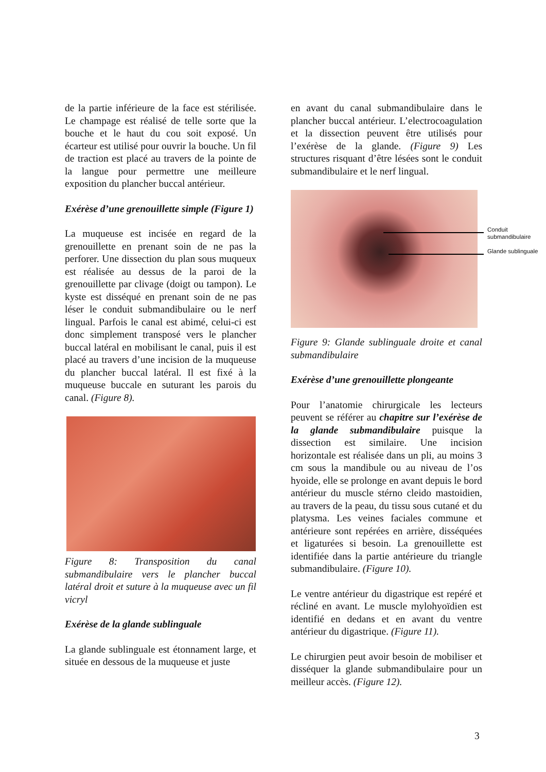de la partie inférieure de la face est stérilisée. Le champage est réalisé de telle sorte que la bouche et le haut du cou soit exposé. Un écarteur est utilisé pour ouvrir la bouche. Un fil de traction est placé au travers de la pointe de la langue pour permettre une meilleure exposition du plancher buccal antérieur.
Exérèse d’une grenouillette simple (Figure 1)
La muqueuse est incisée en regard de la grenouillette en prenant soin de ne pas la perforer. Une dissection du plan sous muqueux est réalisée au dessus de la paroi de la grenouillette par clivage (doigt ou tampon). Le kyste est disséqué en prenant soin de ne pas léser le conduit submandibulaire ou le nerf lingual. Parfois le canal est abimé, celui-ci est donc simplement transposé vers le plancher buccal latéral en mobilisant le canal, puis il est placé au travers d’une incision de la muqueuse du plancher buccal latéral. Il est fixé à la muqueuse buccale en suturant les parois du canal. (Figure 8).
Figure 8: Transposition du canal submandibulaire vers le plancher buccal latéral droit et suture à la muqueuse avec un fil vicryl
Exérèse de la glande sublinguale
La glande sublinguale est étonnament large, et située en dessous de la muqueuse et juste
en avant du canal submandibulaire dans le plancher buccal antérieur. L’electrocoagulation et la dissection peuvent être utilisés pour l’exérèse de la glande. (Figure 9) Les structures risquant d’être lésées sont le conduit submandibulaire et le nerf lingual.
Conduit submandibulaire
Glande sublinguale
Figure 9: Glande sublinguale droite et canal submandibulaire
Exérèse d’une grenouillette plongeante
Pour l’anatomie chirurgicale les lecteurs peuvent se référer au chapitre sur l’exérèse de la glande submandibulaire puisque la dissection est similaire. Une incision horizontale est réalisée dans un pli, au moins 3 cm sous la mandibule ou au niveau de l’os hyoide, elle se prolonge en avant depuis le bord antérieur du muscle stérno cleido mastoidien, au travers de la peau, du tissu sous cutané et du platysma. Les veines faciales commune et antérieure sont repérées en arrière, disséquées et ligaturées si besoin. La grenouillette est identifiée dans la partie antérieure du triangle submandibulaire. (Figure 10).
Le ventre antérieur du digastrique est repéré et récliné en avant. Le muscle mylohyoïdien est identifié en dedans et en avant du ventre antérieur du digastrique. (Figure 11).
Le chirurgien peut avoir besoin de mobiliser et disséquer la glande submandibulaire pour un meilleur accès. (Figure 12).
3